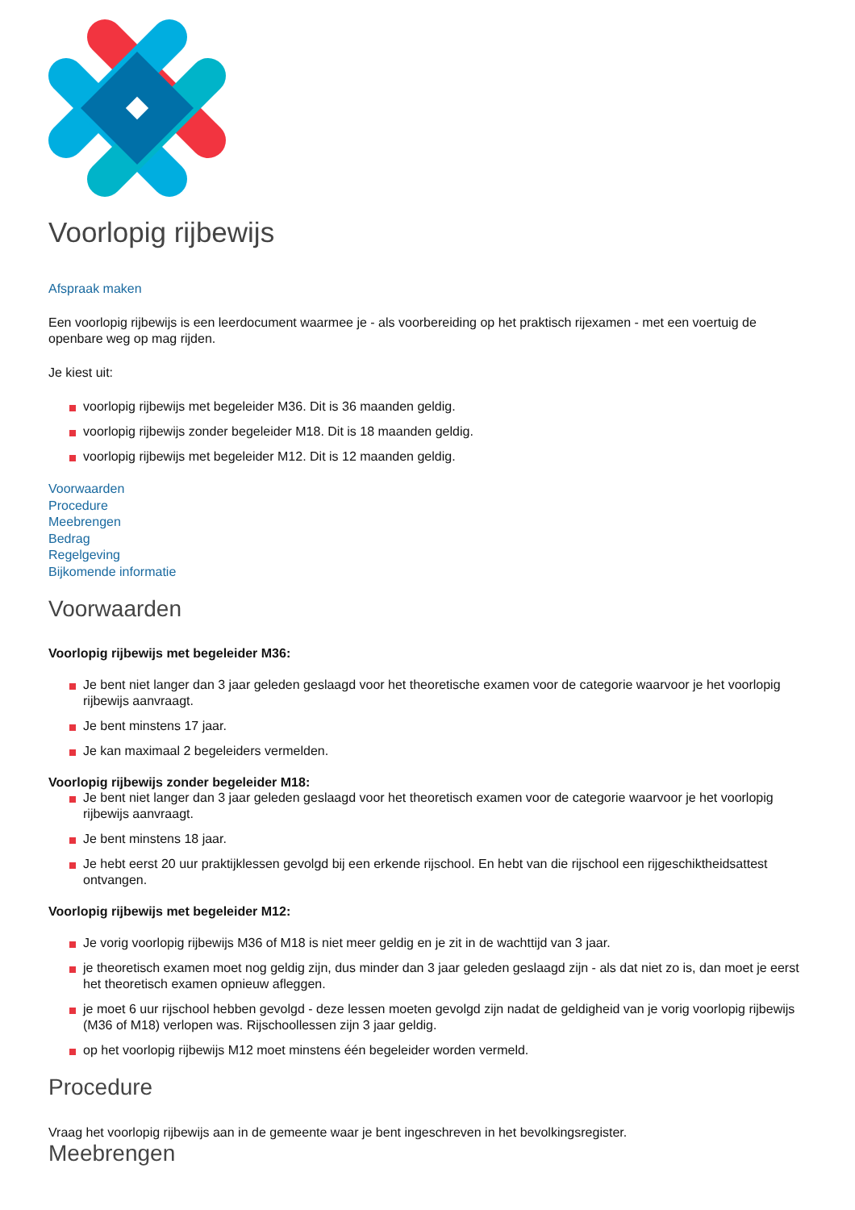Voorlopig rijbewijs
Afspraak maken
Een voorlopig rijbewijs is een leerdocument waarmee je - als voorbereiding op het praktisch rijexamen - met een voertuig de openbare weg op mag rijden.
Je kiest uit:
voorlopig rijbewijs met begeleider M36. Dit is 36 maanden geldig.
voorlopig rijbewijs zonder begeleider M18. Dit is 18 maanden geldig.
voorlopig rijbewijs met begeleider M12. Dit is 12 maanden geldig.
Voorwaarden
Procedure
Meebrengen
Bedrag
Regelgeving
Bijkomende informatie
Voorwaarden
Voorlopig rijbewijs met begeleider M36:
Je bent niet langer dan 3 jaar geleden geslaagd voor het theoretische examen voor de categorie waarvoor je het voorlopig rijbewijs aanvraagt.
Je bent minstens 17 jaar.
Je kan maximaal 2 begeleiders vermelden.
Voorlopig rijbewijs zonder begeleider M18:
Je bent niet langer dan 3 jaar geleden geslaagd voor het theoretisch examen voor de categorie waarvoor je het voorlopig rijbewijs aanvraagt.
Je bent minstens 18 jaar.
Je hebt eerst 20 uur praktijklessen gevolgd bij een erkende rijschool. En hebt van die rijschool een rijgeschiktheidsattest ontvangen.
Voorlopig rijbewijs met begeleider M12:
Je vorig voorlopig rijbewijs M36 of M18 is niet meer geldig en je zit in de wachttijd van 3 jaar.
je theoretisch examen moet nog geldig zijn, dus minder dan 3 jaar geleden geslaagd zijn - als dat niet zo is, dan moet je eerst het theoretisch examen opnieuw afleggen.
je moet 6 uur rijschool hebben gevolgd - deze lessen moeten gevolgd zijn nadat de geldigheid van je vorig voorlopig rijbewijs (M36 of M18) verlopen was. Rijschoollessen zijn 3 jaar geldig.
op het voorlopig rijbewijs M12 moet minstens één begeleider worden vermeld.
Procedure
Vraag het voorlopig rijbewijs aan in de gemeente waar je bent ingeschreven in het bevolkingsregister.
Meebrengen